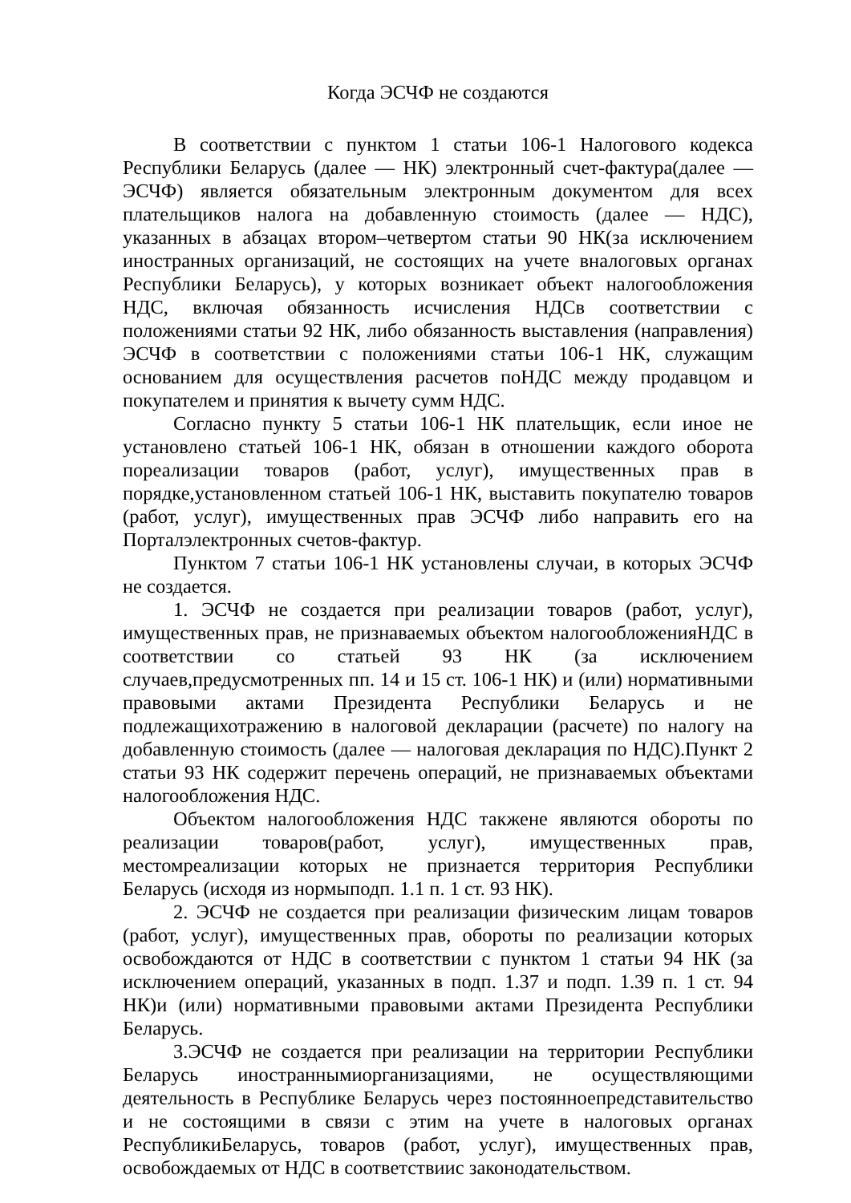Когда ЭСЧФ не создаются
В соответствии с пунктом 1 статьи 106-1 Налогового кодекса Республики Беларусь (далее — НК) электронный счет-фактура(далее — ЭСЧФ) является обязательным электронным документом для всех плательщиков налога на добавленную стоимость (далее — НДС), указанных в абзацах втором–четвертом статьи 90 НК(за исключением иностранных организаций, не состоящих на учете вналоговых органах Республики Беларусь), у которых возникает объект налогообложения НДС, включая обязанность исчисления НДСв соответствии с положениями статьи 92 НК, либо обязанность выставления (направления) ЭСЧФ в соответствии с положениями статьи 106-1 НК, служащим основанием для осуществления расчетов поНДС между продавцом и покупателем и принятия к вычету сумм НДС.
Согласно пункту 5 статьи 106-1 НК плательщик, если иное не установлено статьей 106-1 НК, обязан в отношении каждого оборота пореализации товаров (работ, услуг), имущественных прав в порядке,установленном статьей 106-1 НК, выставить покупателю товаров (работ, услуг), имущественных прав ЭСЧФ либо направить его на Порталэлектронных счетов-фактур.
Пунктом 7 статьи 106-1 НК установлены случаи, в которых ЭСЧФ не создается.
1. ЭСЧФ не создается при реализации товаров (работ, услуг), имущественных прав, не признаваемых объектом налогообложенияНДС в соответствии со статьей 93 НК (за исключением случаев,предусмотренных пп. 14 и 15 ст. 106-1 НК) и (или) нормативными правовыми актами Президента Республики Беларусь и не подлежащихотражению в налоговой декларации (расчете) по налогу на добавленную стоимость (далее — налоговая декларация по НДС).Пункт 2 статьи 93 НК содержит перечень операций, не признаваемых объектами налогообложения НДС.
Объектом налогообложения НДС такжене являются обороты по реализации товаров(работ, услуг), имущественных прав, местомреализации которых не признается территория Республики Беларусь (исходя из нормыподп. 1.1 п. 1 ст. 93 НК).
2. ЭСЧФ не создается при реализации физическим лицам товаров (работ, услуг), имущественных прав, обороты по реализации которых освобождаются от НДС в соответствии с пунктом 1 статьи 94 НК (за исключением операций, указанных в подп. 1.37 и подп. 1.39 п. 1 ст. 94 НК)и (или) нормативными правовыми актами Президента Республики Беларусь.
3.ЭСЧФ не создается при реализации на территории Республики Беларусь иностраннымиорганизациями, не осуществляющими деятельность в Республике Беларусь через постоянноепредставительство и не состоящими в связи с этим на учете в налоговых органах РеспубликиБеларусь, товаров (работ, услуг), имущественных прав, освобождаемых от НДС в соответствиис законодательством.